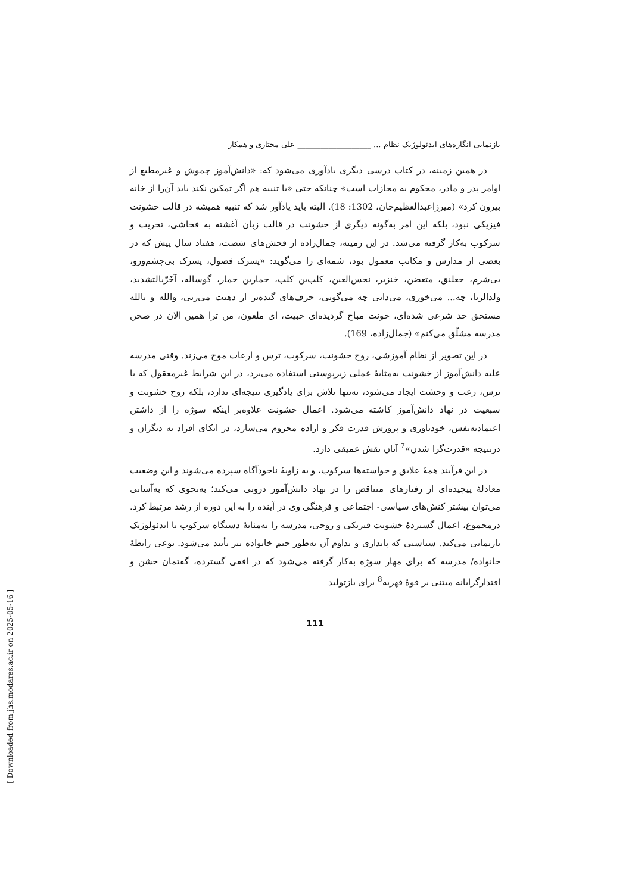بازنمایی انگاره‌های ایدئولوژیک نظام ... ___________________ علی مختاری و همکار
در همین زمینه، در کتاب درسی دیگری یادآوری می‌شود که: «دانش‌آموز چموش و غیرمطیع از اوامر پدر و مادر، محکوم به مجازات است» چنانکه حتی «با تنبیه هم اگر تمکین نکند باید آن‌را از خانه بیرون کرد» (میرزاعبدالعظیم‌خان، 1302: 18). البته باید یادآور شد که تنبیه همیشه در قالب خشونت فیزیکی نبود، بلکه این امر به‌گونه دیگری از خشونت در قالب زبان آغشته به فحاشی، تخریب و سرکوب به‌کار گرفته می‌شد. در این زمینه، جمال‌زاده از فحش‌های شصت، هفتاد سال پیش که در بعضی از مدارس و مکاتب معمول بود، شمه‌ای را می‌گوید: «پسرک فضول، پسرک بی‌چشم‌ورو، بی‌شرم، جعلنق، متعضن، خنزیر، نجس‌العین، کلب‌بن کلب، حماربن حمار، گوساله، آخَرّبالتشدید، ولدالزنا، چه... می‌خوری، می‌دانی چه می‌گویی، حرف‌های گنده‌تر از دهنت می‌زنی، والله و بالله مستحق حد شرعی شده‌ای، خونت مباح گردیده‌ای خبیث، ای ملعون، من ترا همین الان در صحن مدرسه مشلّق می‌کنم» (جمال‌زاده، 169).
در این تصویر از نظام آموزشی، روح خشونت، سرکوب، ترس و ارعاب موج می‌زند. وقتی مدرسه علیه دانش‌آموز از خشونت به‌مثابهٔ عملی زیرپوستی استفاده می‌برد، در این شرایط غیرمعقول که با ترس، رعب و وحشت ایجاد می‌شود، نه‌تنها تلاش برای یادگیری نتیجه‌ای ندارد، بلکه روح خشونت و سبعیت در نهاد دانش‌آموز کاشته می‌شود. اعمال خشونت علاوه‌بر اینکه سوژه را از داشتن اعتمادبه‌نفس، خودباوری و پرورش قدرت فکر و اراده محروم می‌سازد، در اتکای افراد به دیگران و درنتیجه «قدرت‌گرا شدن»<sup>7</sup> آنان نقش عمیقی دارد.
در این فرآیند همهٔ علایق و خواسته‌ها سرکوب، و به زاویهٔ ناخودآگاه سپرده می‌شوند و این وضعیت معادلهٔ پیچیده‌ای از رفتارهای متناقض را در نهاد دانش‌آموز درونی می‌کند؛ به‌نحوی که به‌آسانی می‌توان بیشتر کنش‌های سیاسی- اجتماعی و فرهنگی وی در آینده را به این دوره از رشد مرتبط کرد. درمجموع، اعمال گستردهٔ خشونت فیزیکی و روحی، مدرسه را به‌مثابهٔ دستگاه سرکوب تا ایدئولوژیک بازنمایی می‌کند. سیاستی که پایداری و تداوم آن به‌طور حتم خانواده نیز تأیید می‌شود. نوعی رابطهٔ خانواده/ مدرسه که برای مهار سوژه به‌کار گرفته می‌شود که در افقی گسترده، گفتمان خشن و اقتدارگرایانه مبتنی بر قوهٔ قهریه<sup>8</sup> برای بازتولید
111
[ Downloaded from jhs.modares.ac.ir on 2025-05-16 ]